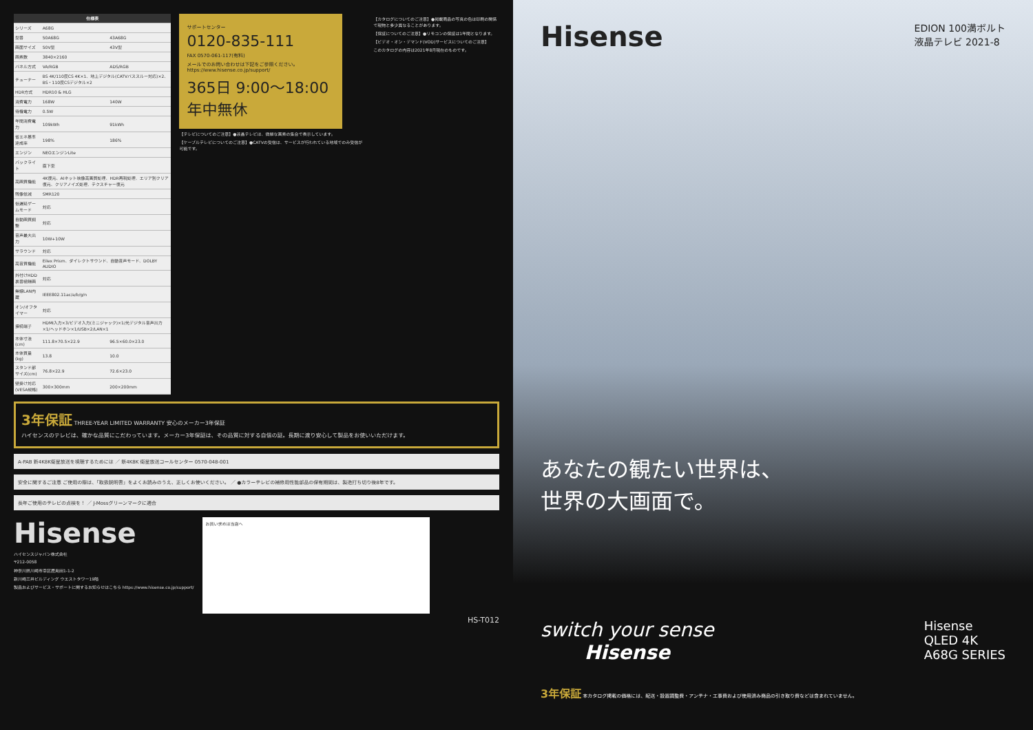| 仕様表 | | |
| --- | --- | --- |
| シリーズ | A68G | |
| 型番 | 50A68G | 43A68G |
| 画面サイズ | 50V型 | 43V型 |
| 画素数 | 3840×2160 | |
| パネル方式 | VA/RGB | ADS/RGB |
| チューナー | BS 4K/110度CS 4K×1、地上デジタル(CATVパススルー対応)×2、BS・110度CSデジタル×2 | |
| HDR方式 | HDR10 & HLG | |
| 消費電力 | 168W | 140W |
| 待機電力 | 0.5W | |
| 年間消費電力 | 109kWh | 91kWh |
| 省エネ基準達成率 | 198% | 186% |
| エンジン | NEOエンジンLite | |
| バックライト | 直下型 | |
| 高画質機能 | 4K復元、AIネット映像高画質処理、HDR再現処理、エリア別クリア復元、クリアノイズ処理、テクスチャー復元 | |
| 残像低減 | SMR120 | |
| 低遅延ゲームモード | 対応 | |
| 自動画質調整 | 対応 | |
| 音声最大出力 | 10W+10W | |
| サラウンド | 対応 | |
| 高音質機能 | Eilex Prism、ダイレクトサウンド、自動音声モード、DOLBY AUDIO | |
| 外付けHDD裏番組録画 | 対応 | |
| 無線LAN内蔵 | IEEE802.11ac/a/b/g/n | |
| オン/オフタイマー | 対応 | |
| 接続端子 | HDMI入力×3/ビデオ入力(ミニジャック)×1/光デジタル音声出力×1/ヘッドホン×1/USB×2/LAN×1 | |
| 本体寸法(cm) | 111.8×70.5×22.9 | 96.5×60.0×23.0 |
| 本体質量(kg) | 13.8 | 10.0 |
| スタンド部サイズ(cm) | 76.8×22.9 | 72.6×23.0 |
| 壁掛け対応(VESA規格) | 300×300mm | 200×200mm |
サポートセンター
0120-835-111
FAX 0570-061-117(有料)
メールでのお問い合わせは下記をご参照ください。https://www.hisense.co.jp/support/
365日 9:00〜18:00 年中無休
【テレビについてのご注意】●液晶テレビは、微細な画素の集合で表示しています。
【ケーブルテレビについてのご注意】●CATVの受信は、サービスが行われている地域でのみ受信が可能です。
【カタログについてのご注意】●掲載商品の写真の色は印刷の関係で現物と多少異なることがあります。
【保証についてのご注意】●リモコンの保証は1年間となります。
【ビデオ・オン・デマンド(VOD)サービスについてのご注意】
このカタログの内容は2021年8月現在のものです。
3年保証 THREE-YEAR LIMITED WARRANTY 安心のメーカー3年保証
ハイセンスのテレビは、確かな品質にこだわっています。メーカー3年保証は、その品質に対する自信の証。長期に渡り安心して製品をお使いいただけます。
A-PAB 新4K8K衛星放送を視聴するためには ／ 新4K8K 衛星放送コールセンター 0570-048-001
安全に関するご注意 ご使用の際は、「取扱説明書」をよくお読みのうえ、正しくお使いください。 ／ ●カラーテレビの補修用性能部品の保有期間は、製造打ち切り後8年です。
長年ご使用のテレビの点検を！ ／ J-Mossグリーンマークに適合
Hisense
ハイセンスジャパン株式会社
〒212-0058
神奈川県川崎市幸区鹿島田1-1-2
新川崎三井ビルディング ウエストタワー19階
製品およびサービス・サポートに関するお知らせはこちら https://www.hisense.co.jp/support/
お買い求めは当店へ
HS-T012
Hisense
EDION 100満ボルト
液晶テレビ 2021-8
あなたの観たい世界は、
世界の大画面で。
switch your sense
Hisense
Hisense
QLED 4K
A68G SERIES
3年保証 本カタログ掲載の価格には、配送・設置調整費・アンテナ・工事費および使用済み商品の引き取り費などは含まれていません。